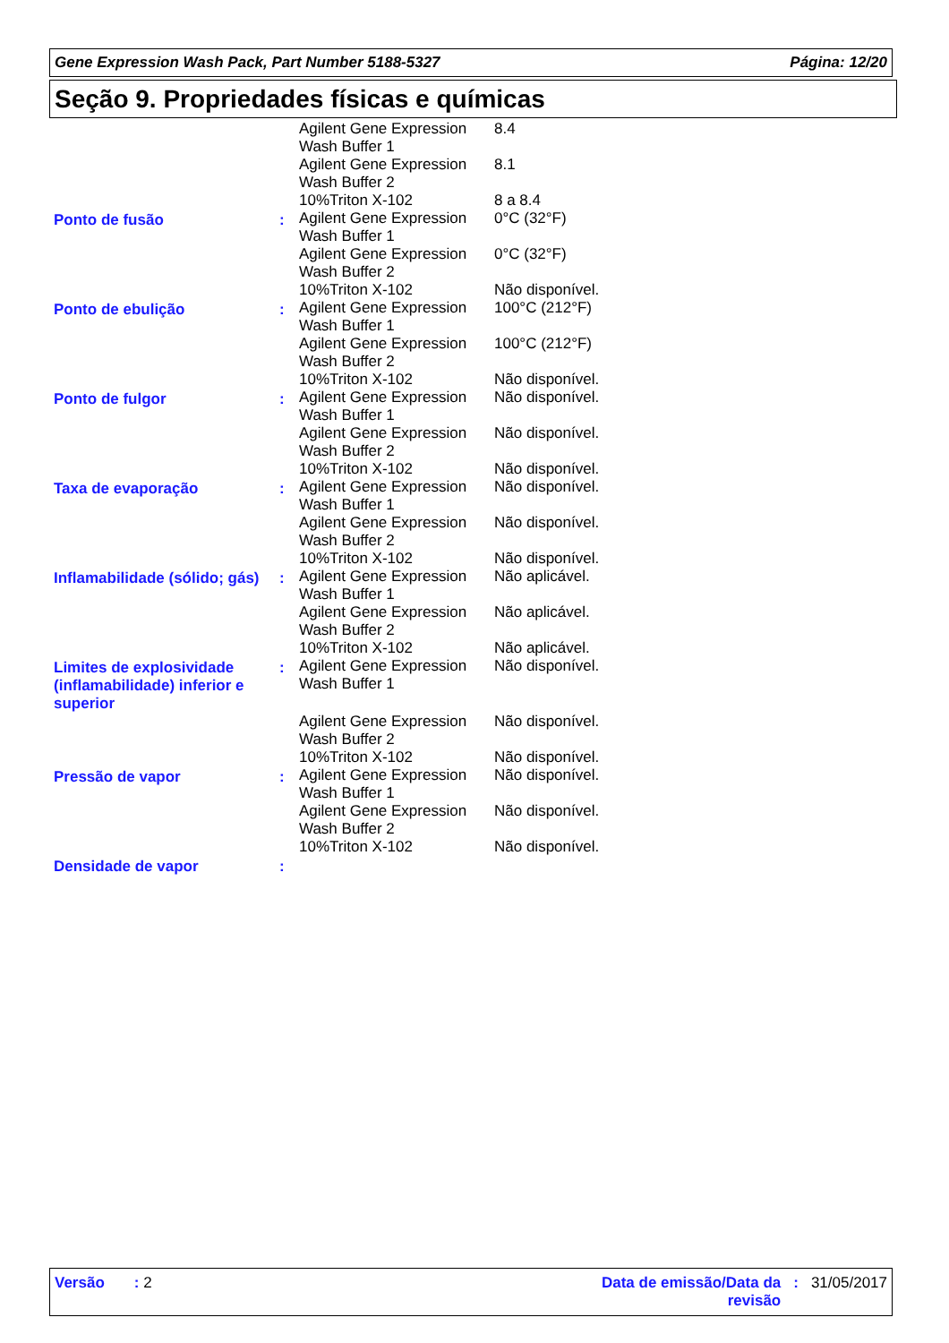Gene Expression Wash Pack, Part Number 5188-5327 Página: 12/20
Seção 9. Propriedades físicas e químicas
| | | Agilent Gene Expression Wash Buffer 1 | 8.4 |
| | | Agilent Gene Expression Wash Buffer 2 | 8.1 |
| | | 10%Triton X-102 | 8 a 8.4 |
| Ponto de fusão | : | Agilent Gene Expression Wash Buffer 1 | 0°C (32°F) |
| | | Agilent Gene Expression Wash Buffer 2 | 0°C (32°F) |
| | | 10%Triton X-102 | Não disponível. |
| Ponto de ebulição | : | Agilent Gene Expression Wash Buffer 1 | 100°C (212°F) |
| | | Agilent Gene Expression Wash Buffer 2 | 100°C (212°F) |
| | | 10%Triton X-102 | Não disponível. |
| Ponto de fulgor | : | Agilent Gene Expression Wash Buffer 1 | Não disponível. |
| | | Agilent Gene Expression Wash Buffer 2 | Não disponível. |
| | | 10%Triton X-102 | Não disponível. |
| Taxa de evaporação | : | Agilent Gene Expression Wash Buffer 1 | Não disponível. |
| | | Agilent Gene Expression Wash Buffer 2 | Não disponível. |
| | | 10%Triton X-102 | Não disponível. |
| Inflamabilidade (sólido; gás) | : | Agilent Gene Expression Wash Buffer 1 | Não aplicável. |
| | | Agilent Gene Expression Wash Buffer 2 | Não aplicável. |
| | | 10%Triton X-102 | Não aplicável. |
| Limites de explosividade (inflamabilidade) inferior e superior | : | Agilent Gene Expression Wash Buffer 1 | Não disponível. |
| | | Agilent Gene Expression Wash Buffer 2 | Não disponível. |
| | | 10%Triton X-102 | Não disponível. |
| Pressão de vapor | : | Agilent Gene Expression Wash Buffer 1 | Não disponível. |
| | | Agilent Gene Expression Wash Buffer 2 | Não disponível. |
| | | 10%Triton X-102 | Não disponível. |
| Densidade de vapor | : | | |
Versão : 2 Data de emissão/Data da revisão: 31/05/2017